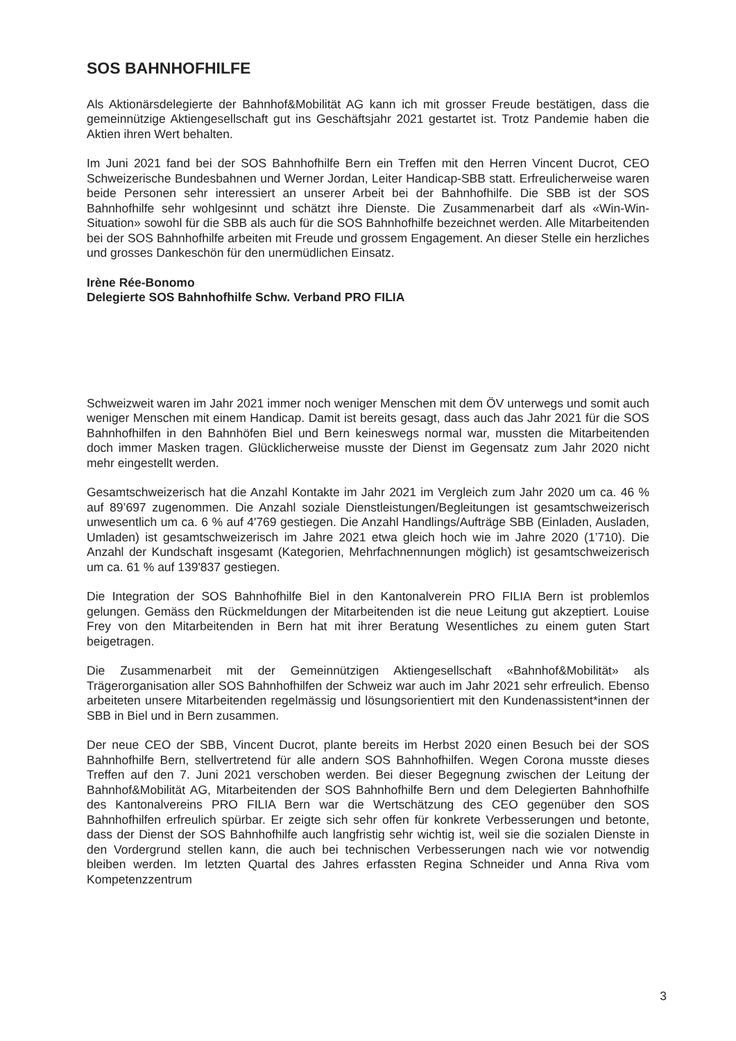SOS BAHNHOFHILFE
Als Aktionärsdelegierte der Bahnhof&Mobilität AG kann ich mit grosser Freude bestätigen, dass die gemeinnützige Aktiengesellschaft gut ins Geschäftsjahr 2021 gestartet ist. Trotz Pandemie haben die Aktien ihren Wert behalten.
Im Juni 2021 fand bei der SOS Bahnhofhilfe Bern ein Treffen mit den Herren Vincent Ducrot, CEO Schweizerische Bundesbahnen und Werner Jordan, Leiter Handicap-SBB statt. Erfreulicherweise waren beide Personen sehr interessiert an unserer Arbeit bei der Bahnhofhilfe. Die SBB ist der SOS Bahnhofhilfe sehr wohlgesinnt und schätzt ihre Dienste. Die Zusammenarbeit darf als «Win-Win-Situation» sowohl für die SBB als auch für die SOS Bahnhofhilfe bezeichnet werden. Alle Mitarbeitenden bei der SOS Bahnhofhilfe arbeiten mit Freude und grossem Engagement. An dieser Stelle ein herzliches und grosses Dankeschön für den unermüdlichen Einsatz.
Irène Rée-Bonomo
Delegierte SOS Bahnhofhilfe Schw. Verband PRO FILIA
Schweizweit waren im Jahr 2021 immer noch weniger Menschen mit dem ÖV unterwegs und somit auch weniger Menschen mit einem Handicap. Damit ist bereits gesagt, dass auch das Jahr 2021 für die SOS Bahnhofhilfen in den Bahnhöfen Biel und Bern keineswegs normal war, mussten die Mitarbeitenden doch immer Masken tragen. Glücklicherweise musste der Dienst im Gegensatz zum Jahr 2020 nicht mehr eingestellt werden.
Gesamtschweizerisch hat die Anzahl Kontakte im Jahr 2021 im Vergleich zum Jahr 2020 um ca. 46 % auf 89’697 zugenommen. Die Anzahl soziale Dienstleistungen/Begleitungen ist gesamtschweizerisch unwesentlich um ca. 6 % auf 4'769 gestiegen. Die Anzahl Handlings/Aufträge SBB (Einladen, Ausladen, Umladen) ist gesamtschweizerisch im Jahre 2021 etwa gleich hoch wie im Jahre 2020 (1’710). Die Anzahl der Kundschaft insgesamt (Kategorien, Mehrfachnennungen möglich) ist gesamtschweizerisch um ca. 61 % auf 139'837 gestiegen.
Die Integration der SOS Bahnhofhilfe Biel in den Kantonalverein PRO FILIA Bern ist problemlos gelungen. Gemäss den Rückmeldungen der Mitarbeitenden ist die neue Leitung gut akzeptiert. Louise Frey von den Mitarbeitenden in Bern hat mit ihrer Beratung Wesentliches zu einem guten Start beigetragen.
Die Zusammenarbeit mit der Gemeinnützigen Aktiengesellschaft «Bahnhof&Mobilität» als Trägerorganisation aller SOS Bahnhofhilfen der Schweiz war auch im Jahr 2021 sehr erfreulich. Ebenso arbeiteten unsere Mitarbeitenden regelmässig und lösungsorientiert mit den Kundenassistent*innen der SBB in Biel und in Bern zusammen.
Der neue CEO der SBB, Vincent Ducrot, plante bereits im Herbst 2020 einen Besuch bei der SOS Bahnhofhilfe Bern, stellvertretend für alle andern SOS Bahnhofhilfen. Wegen Corona musste dieses Treffen auf den 7. Juni 2021 verschoben werden. Bei dieser Begegnung zwischen der Leitung der Bahnhof&Mobilität AG, Mitarbeitenden der SOS Bahnhofhilfe Bern und dem Delegierten Bahnhofhilfe des Kantonalvereins PRO FILIA Bern war die Wertschätzung des CEO gegenüber den SOS Bahnhofhilfen erfreulich spürbar. Er zeigte sich sehr offen für konkrete Verbesserungen und betonte, dass der Dienst der SOS Bahnhofhilfe auch langfristig sehr wichtig ist, weil sie die sozialen Dienste in den Vordergrund stellen kann, die auch bei technischen Verbesserungen nach wie vor notwendig bleiben werden. Im letzten Quartal des Jahres erfassten Regina Schneider und Anna Riva vom Kompetenzzentrum
3